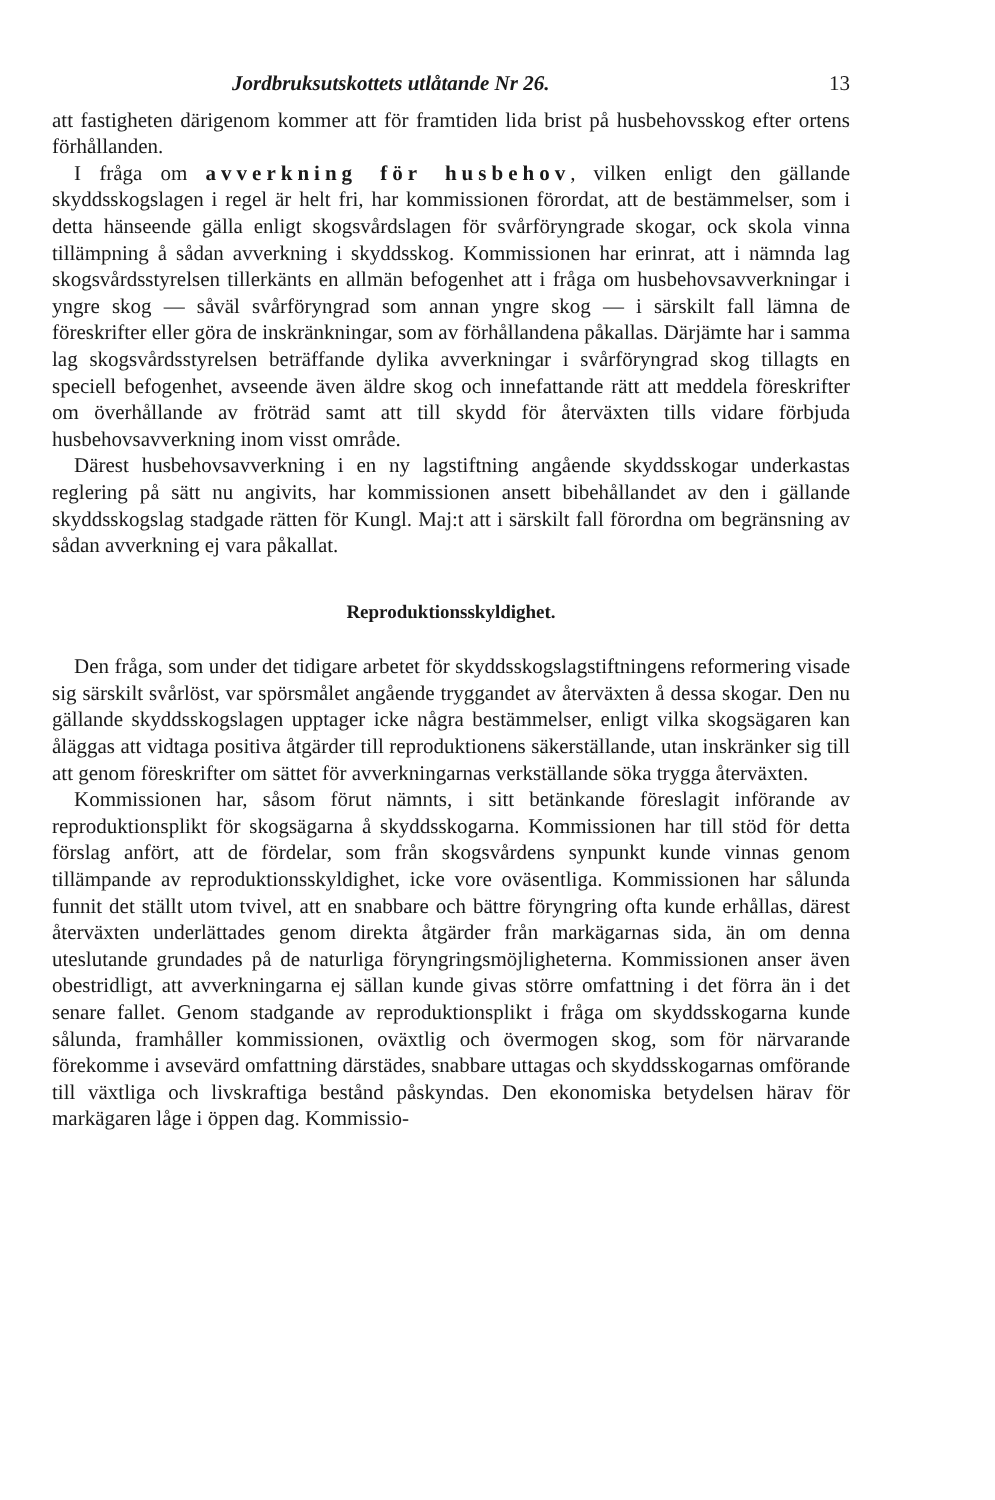Jordbruksutskottets utlåtande Nr 26. 13
att fastigheten därigenom kommer att för framtiden lida brist på husbehovsskog efter ortens förhållanden.
I fråga om avverkning för husbehov, vilken enligt den gällande skyddsskogslagen i regel är helt fri, har kommissionen förordat, att de bestämmelser, som i detta hänseende gälla enligt skogsvårdslagen för svårföryngrade skogar, ock skola vinna tillämpning å sådan avverkning i skyddsskog. Kommissionen har erinrat, att i nämnda lag skogsvårdsstyrelsen tillerkänts en allmän befogenhet att i fråga om husbehovsavverkningar i yngre skog — såväl svårföryngrad som annan yngre skog — i särskilt fall lämna de föreskrifter eller göra de inskränkningar, som av förhållandena påkallas. Därjämte har i samma lag skogsvårdsstyrelsen beträffande dylika avverkningar i svårföryngrad skog tillagts en speciell befogenhet, avseende även äldre skog och innefattande rätt att meddela föreskrifter om överhållande av fröträd samt att till skydd för återväxten tills vidare förbjuda husbehovsavverkning inom visst område.
Därest husbehovsavverkning i en ny lagstiftning angående skyddsskogar underkastas reglering på sätt nu angivits, har kommissionen ansett bibehållandet av den i gällande skyddsskogslag stadgade rätten för Kungl. Maj:t att i särskilt fall förordna om begränsning av sådan avverkning ej vara påkallat.
Reproduktionsskyldighet.
Den fråga, som under det tidigare arbetet för skyddsskogslagstiftningens reformering visade sig särskilt svårlöst, var spörsmålet angående tryggandet av återväxten å dessa skogar. Den nu gällande skyddsskogslagen upptager icke några bestämmelser, enligt vilka skogsägaren kan åläggas att vidtaga positiva åtgärder till reproduktionens säkerställande, utan inskränker sig till att genom föreskrifter om sättet för avverkningarnas verkställande söka trygga återväxten.
Kommissionen har, såsom förut nämnts, i sitt betänkande föreslagit införande av reproduktionsplikt för skogsägarna å skyddsskogarna. Kommissionen har till stöd för detta förslag anfört, att de fördelar, som från skogsvårdens synpunkt kunde vinnas genom tillämpande av reproduktionsskyldighet, icke vore oväsentliga. Kommissionen har sålunda funnit det ställt utom tvivel, att en snabbare och bättre föryngring ofta kunde erhållas, därest återväxten underlättades genom direkta åtgärder från markägarnas sida, än om denna uteslutande grundades på de naturliga föryngringsmöjligheterna. Kommissionen anser även obestridligt, att avverkningarna ej sällan kunde givas större omfattning i det förra än i det senare fallet. Genom stadgande av reproduktionsplikt i fråga om skyddsskogarna kunde sålunda, framhåller kommissionen, oväxtlig och övermogen skog, som för närvarande förekomme i avsevärd omfattning därstädes, snabbare uttagas och skyddsskogarnas omförande till växtliga och livskraftiga bestånd påskyndas. Den ekonomiska betydelsen härav för markägaren låge i öppen dag. Kommissio-